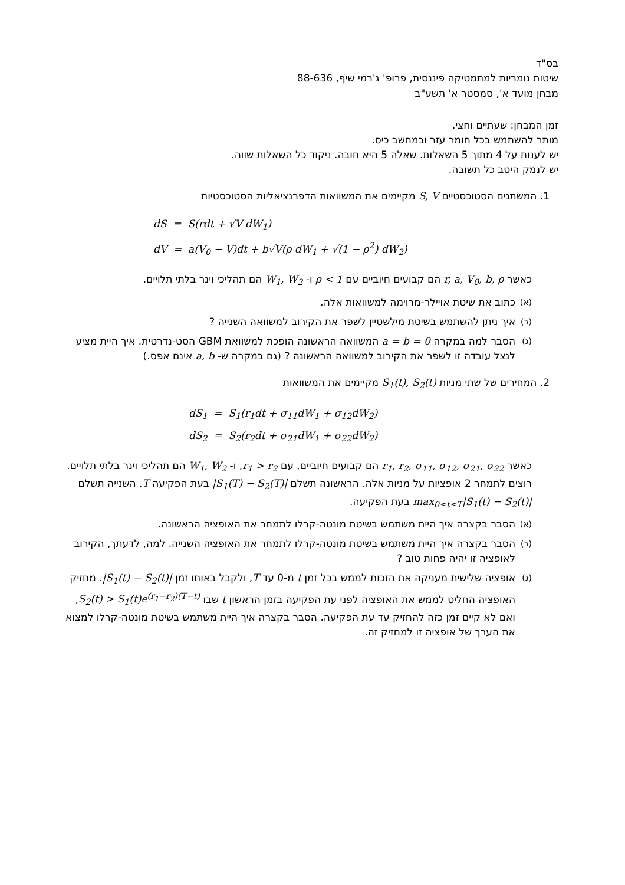בס"ד
שיטות נומריות למתמטיקה פיננסית, פרופ' ג'רמי שיף, 88-636
מבחן מועד א', סמסטר א' תשע"ב
זמן המבחן: שעתיים וחצי.
מותר להשתמש בכל חומר עזר ובמחשב כיס.
יש לענות על 4 מתוך 5 השאלות. שאלה 5 היא חובה. ניקוד כל השאלות שווה.
יש לנמק היטב כל תשובה.
1. המשתנים הסטוכסטיים S, V מקיימים את המשוואות הדפרנציאליות הסטוכסטיות
dS = S(rdt + √V dW<sub>1</sub>)
dV = a(V<sub>0</sub> − V)dt + b√V(ρ dW<sub>1</sub> + √(1 − ρ<sup>2</sup>) dW<sub>2</sub>)
כאשר r, a, V<sub>0</sub>, b, ρ הם קבועים חיוביים עם ρ < 1 ו- W<sub>1</sub>, W<sub>2</sub> הם תהליכי וינר בלתי תלויים.
(א) כתוב את שיטת אויילר-מרוימה למשוואות אלה.
(ב) איך ניתן להשתמש בשיטת מילשטיין לשפר את הקירוב למשוואה השנייה ?
(ג) הסבר למה במקרה a = b = 0 המשוואה הראשונה הופכת למשוואת GBM הסט-נדרטית. איך היית מציע לנצל עובדה זו לשפר את הקירוב למשוואה הראשונה ? (גם במקרה ש- a, b אינם אפס.)
2. המחירים של שתי מניות S<sub>1</sub>(t), S<sub>2</sub>(t) מקיימים את המשוואות
dS<sub>1</sub> = S<sub>1</sub>(r<sub>1</sub>dt + σ<sub>11</sub>dW<sub>1</sub> + σ<sub>12</sub>dW<sub>2</sub>)
dS<sub>2</sub> = S<sub>2</sub>(r<sub>2</sub>dt + σ<sub>21</sub>dW<sub>1</sub> + σ<sub>22</sub>dW<sub>2</sub>)
כאשר r<sub>1</sub>, r<sub>2</sub>, σ<sub>11</sub>, σ<sub>12</sub>, σ<sub>21</sub>, σ<sub>22</sub> הם קבועים חיוביים, עם r<sub>1</sub> > r<sub>2</sub>, ו- W<sub>1</sub>, W<sub>2</sub> הם תהליכי וינר בלתי תלויים. רוצים לתמחר 2 אופציות על מניות אלה. הראשונה תשלם |S<sub>1</sub>(T) − S<sub>2</sub>(T)| בעת הפקיעה T. השנייה תשלם max<sub>0≤t≤T</sub>|S<sub>1</sub>(t) − S<sub>2</sub>(t)| בעת הפקיעה.
(א) הסבר בקצרה איך היית משתמש בשיטת מונטה-קרלו לתמחר את האופציה הראשונה.
(ב) הסבר בקצרה איך היית משתמש בשיטת מונטה-קרלו לתמחר את האופציה השנייה. למה, לדעתך, הקירוב לאופציה זו יהיה פחות טוב ?
(ג) אופציה שלישית מעניקה את הזכות לממש בכל זמן t מ-0 עד T, ולקבל באותו זמן |S<sub>1</sub>(t) − S<sub>2</sub>(t)|. מחזיק האופציה החליט לממש את האופציה לפני עת הפקיעה בזמן הראשון t שבו S<sub>2</sub>(t) > S<sub>1</sub>(t)e<sup>(r<sub>1</sub>−r<sub>2</sub>)(T−t)</sup>, ואם לא קיים זמן כזה להחזיק עד עת הפקיעה. הסבר בקצרה איך היית משתמש בשיטת מונטה-קרלו למצוא את הערך של אופציה זו למחזיק זה.